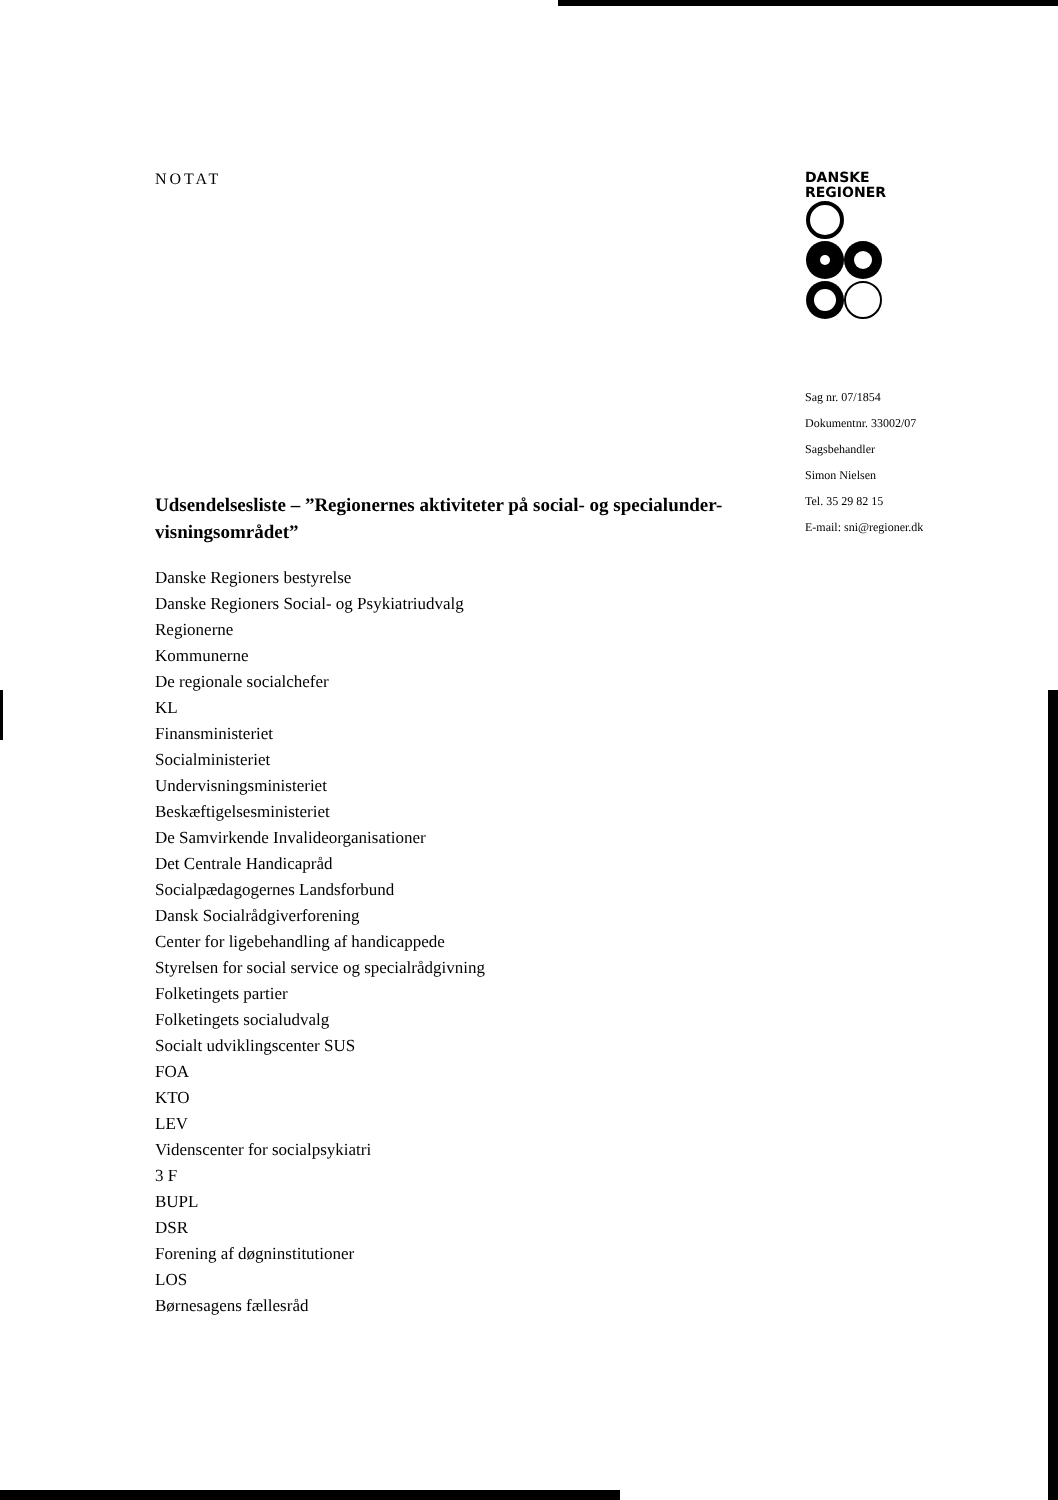NOTAT
Udsendelsesliste – ”Regionernes aktiviteter på social- og specialunder-visningsområdet”
Danske Regioners bestyrelse
Danske Regioners Social- og Psykiatriudvalg
Regionerne
Kommunerne
De regionale socialchefer
KL
Finansministeriet
Socialministeriet
Undervisningsministeriet
Beskæftigelsesministeriet
De Samvirkende Invalideorganisationer
Det Centrale Handicapråd
Socialpædagogernes Landsforbund
Dansk Socialrådgiverforening
Center for ligebehandling af handicappede
Styrelsen for social service og specialrådgivning
Folketingets partier
Folketingets socialudvalg
Socialt udviklingscenter SUS
FOA
KTO
LEV
Videnscenter for socialpsykiatri
3 F
BUPL
DSR
Forening af døgninstitutioner
LOS
Børnesagens fællesråd
DANSKE
REGIONER
Sag nr. 07/1854
Dokumentnr. 33002/07
Sagsbehandler
Simon Nielsen
Tel. 35 29 82 15
E-mail: sni@regioner.dk